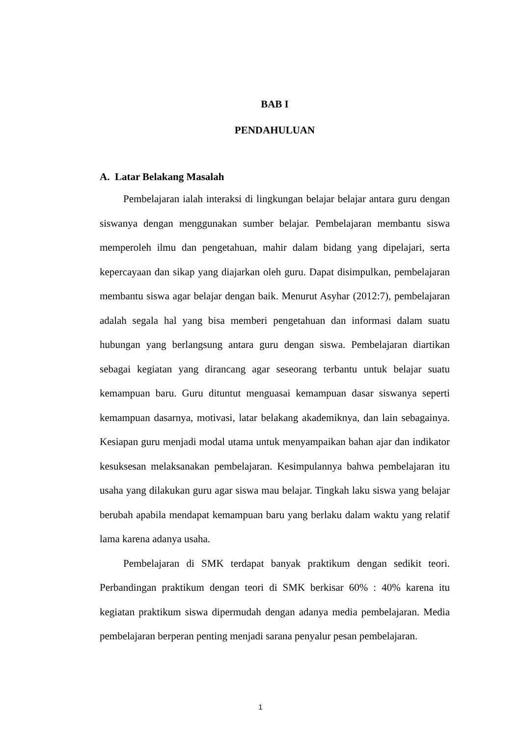BAB I
PENDAHULUAN
A. Latar Belakang Masalah
Pembelajaran ialah interaksi di lingkungan belajar belajar antara guru dengan siswanya dengan menggunakan sumber belajar. Pembelajaran membantu siswa memperoleh ilmu dan pengetahuan, mahir dalam bidang yang dipelajari, serta kepercayaan dan sikap yang diajarkan oleh guru. Dapat disimpulkan, pembelajaran membantu siswa agar belajar dengan baik. Menurut Asyhar (2012:7), pembelajaran adalah segala hal yang bisa memberi pengetahuan dan informasi dalam suatu hubungan yang berlangsung antara guru dengan siswa. Pembelajaran diartikan sebagai kegiatan yang dirancang agar seseorang terbantu untuk belajar suatu kemampuan baru. Guru dituntut menguasai kemampuan dasar siswanya seperti kemampuan dasarnya, motivasi, latar belakang akademiknya, dan lain sebagainya. Kesiapan guru menjadi modal utama untuk menyampaikan bahan ajar dan indikator kesuksesan melaksanakan pembelajaran. Kesimpulannya bahwa pembelajaran itu usaha yang dilakukan guru agar siswa mau belajar. Tingkah laku siswa yang belajar berubah apabila mendapat kemampuan baru yang berlaku dalam waktu yang relatif lama karena adanya usaha.
Pembelajaran di SMK terdapat banyak praktikum dengan sedikit teori. Perbandingan praktikum dengan teori di SMK berkisar 60% : 40% karena itu kegiatan praktikum siswa dipermudah dengan adanya media pembelajaran. Media pembelajaran berperan penting menjadi sarana penyalur pesan pembelajaran.
1